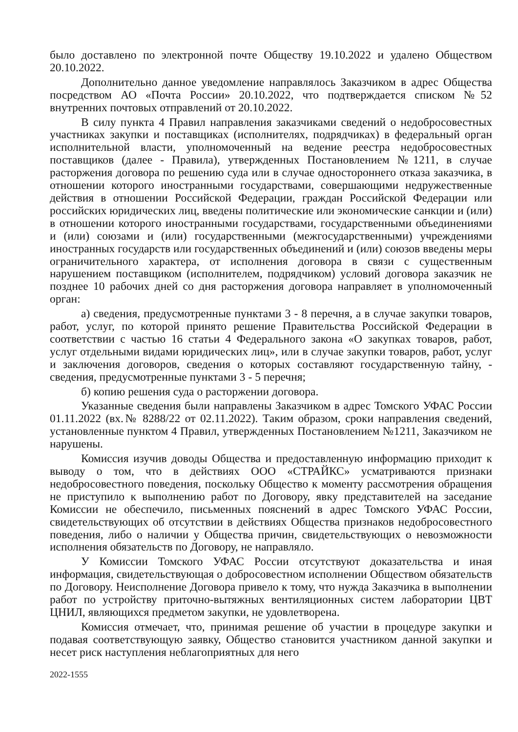было доставлено по электронной почте Обществу 19.10.2022 и удалено Обществом 20.10.2022.
Дополнительно данное уведомление направлялось Заказчиком в адрес Общества посредством АО «Почта России» 20.10.2022, что подтверждается списком №52 внутренних почтовых отправлений от 20.10.2022.
В силу пункта 4 Правил направления заказчиками сведений о недобросовестных участниках закупки и поставщиках (исполнителях, подрядчиках) в федеральный орган исполнительной власти, уполномоченный на ведение реестра недобросовестных поставщиков (далее - Правила), утвержденных Постановлением №1211, в случае расторжения договора по решению суда или в случае одностороннего отказа заказчика, в отношении которого иностранными государствами, совершающими недружественные действия в отношении Российской Федерации, граждан Российской Федерации или российских юридических лиц, введены политические или экономические санкции и (или) в отношении которого иностранными государствами, государственными объединениями и (или) союзами и (или) государственными (межгосударственными) учреждениями иностранных государств или государственных объединений и (или) союзов введены меры ограничительного характера, от исполнения договора в связи с существенным нарушением поставщиком (исполнителем, подрядчиком) условий договора заказчик не позднее 10 рабочих дней со дня расторжения договора направляет в уполномоченный орган:
а) сведения, предусмотренные пунктами 3 - 8 перечня, а в случае закупки товаров, работ, услуг, по которой принято решение Правительства Российской Федерации в соответствии с частью 16 статьи 4 Федерального закона «О закупках товаров, работ, услуг отдельными видами юридических лиц», или в случае закупки товаров, работ, услуг и заключения договоров, сведения о которых составляют государственную тайну, - сведения, предусмотренные пунктами 3 - 5 перечня;
б) копию решения суда о расторжении договора.
Указанные сведения были направлены Заказчиком в адрес Томского УФАС России 01.11.2022 (вх.№ 8288/22 от 02.11.2022). Таким образом, сроки направления сведений, установленные пунктом 4 Правил, утвержденных Постановлением №1211, Заказчиком не нарушены.
Комиссия изучив доводы Общества и предоставленную информацию приходит к выводу о том, что в действиях ООО «СТРАЙКС» усматриваются признаки недобросовестного поведения, поскольку Общество к моменту рассмотрения обращения не приступило к выполнению работ по Договору, явку представителей на заседание Комиссии не обеспечило, письменных пояснений в адрес Томского УФАС России, свидетельствующих об отсутствии в действиях Общества признаков недобросовестного поведения, либо о наличии у Общества причин, свидетельствующих о невозможности исполнения обязательств по Договору, не направляло.
У Комиссии Томского УФАС России отсутствуют доказательства и иная информация, свидетельствующая о добросовестном исполнении Обществом обязательств по Договору. Неисполнение Договора привело к тому, что нужда Заказчика в выполнении работ по устройству приточно-вытяжных вентиляционных систем лаборатории ЦВТ ЦНИЛ, являющихся предметом закупки, не удовлетворена.
Комиссия отмечает, что, принимая решение об участии в процедуре закупки и подавая соответствующую заявку, Общество становится участником данной закупки и несет риск наступления неблагоприятных для него
2022-1555